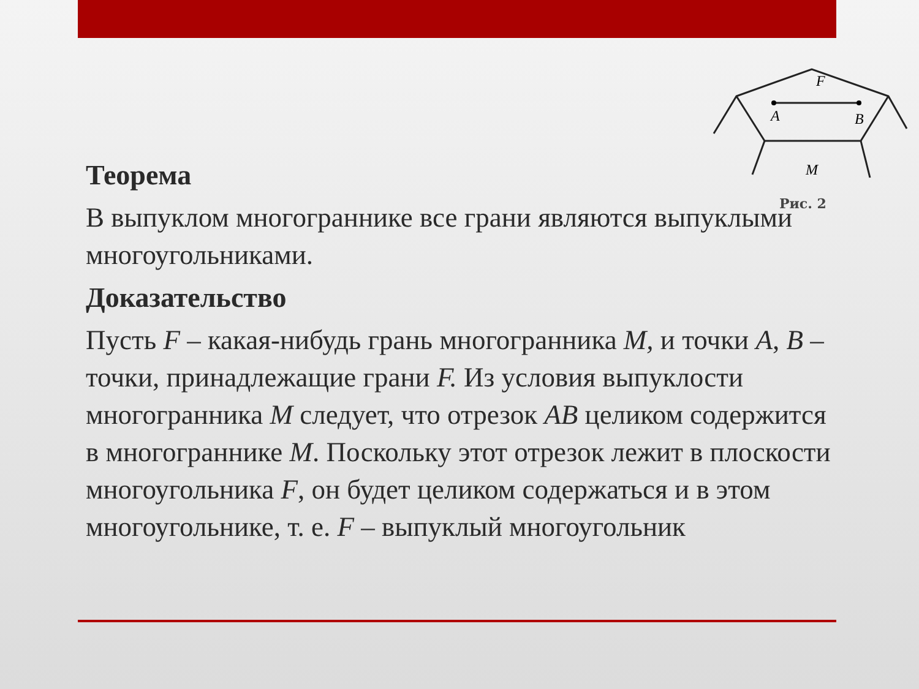F
A
B
M
Рис. 2
Теорема
В выпуклом многограннике все грани являются выпуклыми многоугольниками.
Доказательство
Пусть F – какая-нибудь грань многогранника M, и точки A, B – точки, принадлежащие грани F. Из условия выпуклости многогранника M следует, что отрезок AB целиком содержится в многограннике M. Поскольку этот отрезок лежит в плоскости многоугольника F, он будет целиком содержаться и в этом многоугольнике, т. е. F – выпуклый многоугольник